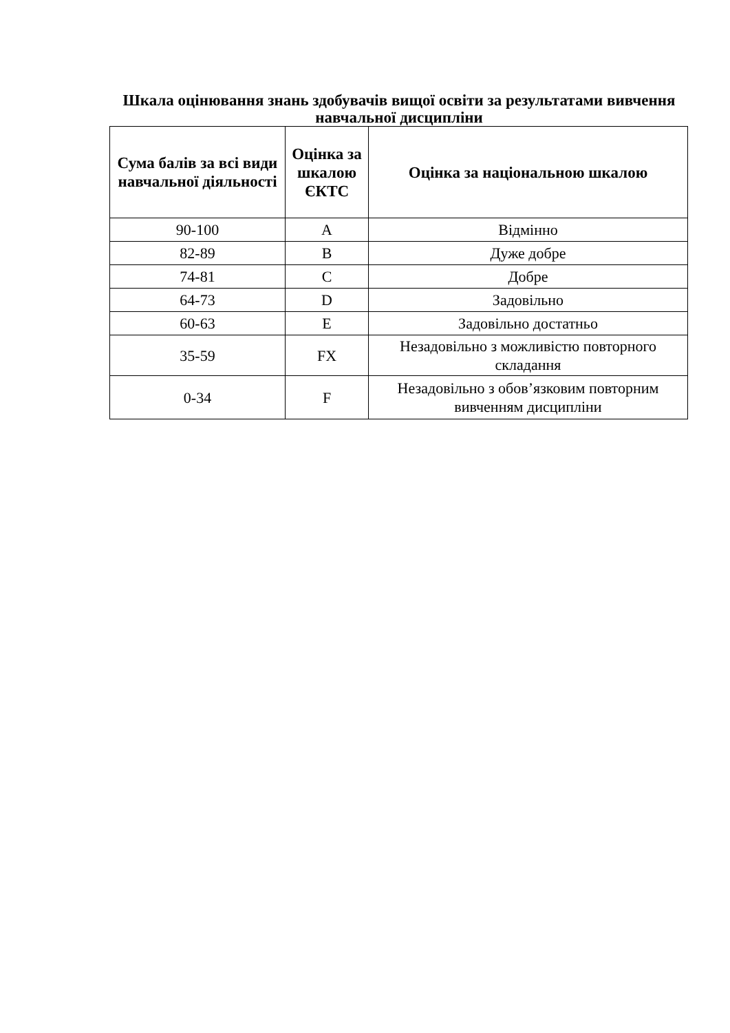Шкала оцінювання знань здобувачів вищої освіти за результатами вивчення навчальної дисципліни
| Сума балів за всі види навчальної діяльності | Оцінка за шкалою ЄКТС | Оцінка за національною шкалою |
| --- | --- | --- |
| 90-100 | A | Відмінно |
| 82-89 | B | Дуже добре |
| 74-81 | C | Добре |
| 64-73 | D | Задовільно |
| 60-63 | E | Задовільно достатньо |
| 35-59 | FX | Незадовільно з можливістю повторного складання |
| 0-34 | F | Незадовільно з обов’язковим повторним вивченням дисципліни |